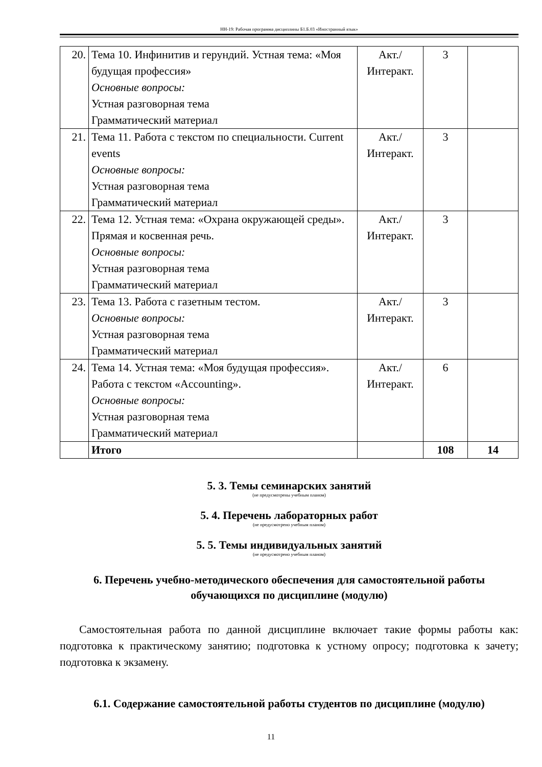НН-19: Рабочая программа дисциплины Б1.Б.03 «Иностранный язык»
| 20. | Тема 10. Инфинитив и герундий. Устная тема: «Моя будущая профессия» Основные вопросы: Устная разговорная тема Грамматический материал | Акт./ Интеракт. | 3 | |
| 21. | Тема 11. Работа с текстом по специальности. Current events Основные вопросы: Устная разговорная тема Грамматический материал | Акт./ Интеракт. | 3 | |
| 22. | Тема 12. Устная тема: «Охрана окружающей среды». Прямая и косвенная речь. Основные вопросы: Устная разговорная тема Грамматический материал | Акт./ Интеракт. | 3 | |
| 23. | Тема 13. Работа с газетным тестом. Основные вопросы: Устная разговорная тема Грамматический материал | Акт./ Интеракт. | 3 | |
| 24. | Тема 14. Устная тема: «Моя будущая профессия». Работа с текстом «Accounting». Основные вопросы: Устная разговорная тема Грамматический материал | Акт./ Интеракт. | 6 | |
| | Итого | | 108 | 14 |
5. 3. Темы семинарских занятий
(не предусмотрены учебным планом)
5. 4. Перечень лабораторных работ
(не предусмотрено учебным планом)
5. 5. Темы индивидуальных занятий
(не предусмотрено учебным планом)
6. Перечень учебно-методического обеспечения для самостоятельной работы обучающихся по дисциплине (модулю)
Самостоятельная работа по данной дисциплине включает такие формы работы как: подготовка к практическому занятию; подготовка к устному опросу; подготовка к зачету; подготовка к экзамену.
6.1. Содержание самостоятельной работы студентов по дисциплине (модулю)
11